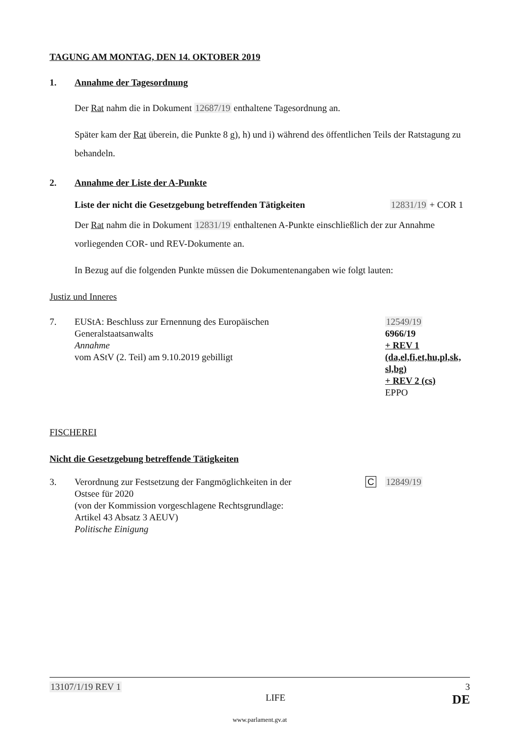TAGUNG AM MONTAG, DEN 14. OKTOBER 2019
1. Annahme der Tagesordnung
Der Rat nahm die in Dokument 12687/19 enthaltene Tagesordnung an.
Später kam der Rat überein, die Punkte 8 g), h) und i) während des öffentlichen Teils der Ratstagung zu behandeln.
2. Annahme der Liste der A-Punkte
Liste der nicht die Gesetzgebung betreffenden Tätigkeiten 12831/19 + COR 1
Der Rat nahm die in Dokument 12831/19 enthaltenen A-Punkte einschließlich der zur Annahme vorliegenden COR- und REV-Dokumente an.
In Bezug auf die folgenden Punkte müssen die Dokumentenangaben wie folgt lauten:
Justiz und Inneres
7. EUStA: Beschluss zur Ernennung des Europäischen
Generalstaatsanwalts
Annahme
vom AStV (2. Teil) am 9.10.2019 gebilligt 12549/19
6966/19
+ REV 1
(da,el,fi,et,hu,pl,sk,
sl,bg)
+ REV 2 (cs)
EPPO
FISCHEREI
Nicht die Gesetzgebung betreffende Tätigkeiten
3. Verordnung zur Festsetzung der Fangmöglichkeiten in der
Ostsee für 2020
(von der Kommission vorgeschlagene Rechtsgrundlage:
Artikel 43 Absatz 3 AEUV)
Politische Einigung C 12849/19
13107/1/19 REV 1 3
LIFE DE
www.parlament.gv.at